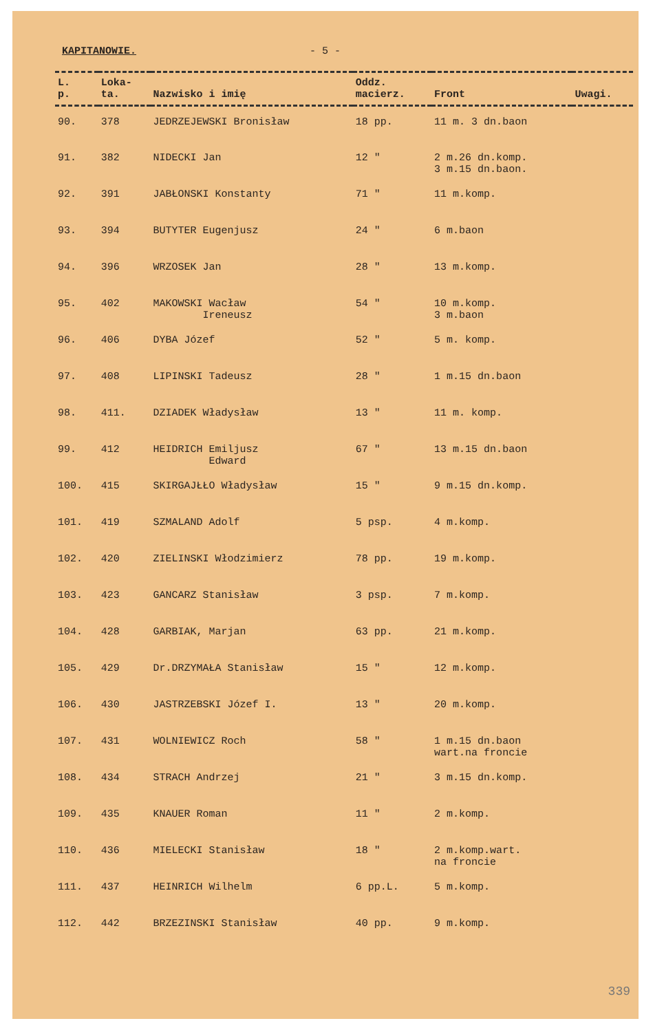KAPITANOWIE. - 5 -
| L. p. | Loka- ta. | Nazwisko i imię | Oddz. macierz. | Front | Uwagi. |
| --- | --- | --- | --- | --- | --- |
| 90. | 378 | JEDRZEJEWSKI Bronisław | 18 pp. | 11 m. 3 dn.baon | |
| 91. | 382 | NIDECKI Jan | 12 " | 2 m.26 dn.komp. 3 m.15 dn.baon. | |
| 92. | 391 | JABŁONSKI Konstanty | 71 " | 11 m.komp. | |
| 93. | 394 | BUTYTER Eugenjusz | 24 " | 6 m.baon | |
| 94. | 396 | WRZOSEK Jan | 28 " | 13 m.komp. | |
| 95. | 402 | MAKOWSKI Wacław Ireneusz | 54 " | 10 m.komp. 3 m.baon | |
| 96. | 406 | DYBA Józef | 52 " | 5 m. komp. | |
| 97. | 408 | LIPINSKI Tadeusz | 28 " | 1 m.15 dn.baon | |
| 98. | 411. | DZIADEK Władysław | 13 " | 11 m. komp. | |
| 99. | 412 | HEIDRICH Emiljusz Edward | 67 " | 13 m.15 dn.baon | |
| 100. | 415 | SKIRGAJŁŁO Władysław | 15 " | 9 m.15 dn.komp. | |
| 101. | 419 | SZMALAND Adolf | 5 psp. | 4 m.komp. | |
| 102. | 420 | ZIELINSKI Włodzimierz | 78 pp. | 19 m.komp. | |
| 103. | 423 | GANCARZ Stanisław | 3 psp. | 7 m.komp. | |
| 104. | 428 | GARBIAK, Marjan | 63 pp. | 21 m.komp. | |
| 105. | 429 | Dr.DRZYMAŁA Stanisław | 15 " | 12 m.komp. | |
| 106. | 430 | JASTRZEBSKI Józef I. | 13 " | 20 m.komp. | |
| 107. | 431 | WOLNIEWICZ Roch | 58 " | 1 m.15 dn.baon wart.na froncie | |
| 108. | 434 | STRACH Andrzej | 21 " | 3 m.15 dn.komp. | |
| 109. | 435 | KNAUER Roman | 11 " | 2 m.komp. | |
| 110. | 436 | MIELECKI Stanisław | 18 " | 2 m.komp.wart. na froncie | |
| 111. | 437 | HEINRICH Wilhelm | 6 pp.L. | 5 m.komp. | |
| 112. | 442 | BRZEZINSKI Stanisław | 40 pp. | 9 m.komp. | |
339